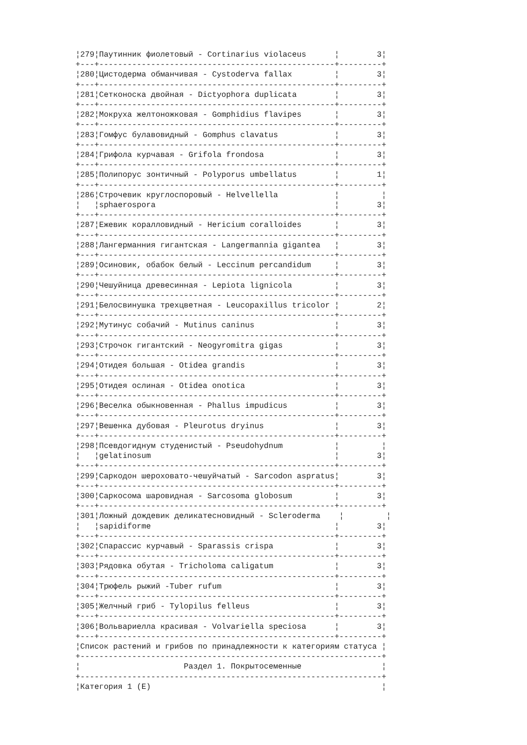¦279¦Паутинник фиолетовый - Cortinarius violaceus      ¦        3¦
+---+--------------------------------------------------+---------+
¦280¦Цистодерма обманчивая - Cystoderva fallax         ¦        3¦
+---+--------------------------------------------------+---------+
¦281¦Сетконоска двойная - Dictyophora duplicata        ¦        3¦
+---+--------------------------------------------------+---------+
¦282¦Мокруха желтоножковая - Gomphidius flavipes       ¦        3¦
+---+--------------------------------------------------+---------+
¦283¦Гомфус булавовидный - Gomphus clavatus            ¦        3¦
+---+--------------------------------------------------+---------+
¦284¦Грифола курчавая - Grifola frondosa               ¦        3¦
+---+--------------------------------------------------+---------+
¦285¦Полипорус зонтичный - Polyporus umbellatus        ¦        1¦
+---+--------------------------------------------------+---------+
¦286¦Строчевик круглоспоровый - Helvellella            ¦         ¦
¦   ¦sphaerospora                                      ¦        3¦
+---+--------------------------------------------------+---------+
¦287¦Ежевик коралловидный - Hericium coralloides       ¦        3¦
+---+--------------------------------------------------+---------+
¦288¦Лангерманния гигантская - Langermannia gigantea   ¦        3¦
+---+--------------------------------------------------+---------+
¦289¦Осиновик, обабок белый - Leccinum percandidum     ¦        3¦
+---+--------------------------------------------------+---------+
¦290¦Чешуйница древесинная - Lepiota lignicola         ¦        3¦
+---+--------------------------------------------------+---------+
¦291¦Белосвинушка трехцветная - Leucopaxillus tricolor ¦        2¦
+---+--------------------------------------------------+---------+
¦292¦Мутинус собачий - Mutinus caninus                 ¦        3¦
+---+--------------------------------------------------+---------+
¦293¦Строчок гигантский - Neogyromitra gigas           ¦        3¦
+---+--------------------------------------------------+---------+
¦294¦Отидея большая - Otidea grandis                   ¦        3¦
+---+--------------------------------------------------+---------+
¦295¦Отидея ослиная - Otidea onotica                   ¦        3¦
+---+--------------------------------------------------+---------+
¦296¦Веселка обыкновенная - Phallus impudicus          ¦        3¦
+---+--------------------------------------------------+---------+
¦297¦Вешенка дубовая - Pleurotus dryinus               ¦        3¦
+---+--------------------------------------------------+---------+
¦298¦Псевдогиднум студенистый - Pseudohydnum           ¦         ¦
¦   ¦gelatinosum                                       ¦        3¦
+---+--------------------------------------------------+---------+
¦299¦Саркодон шероховато-чешуйчатый - Sarcodon aspratus¦        3¦
+---+--------------------------------------------------+---------+
¦300¦Саркосома шаровидная - Sarcosoma globosum         ¦        3¦
+---+--------------------------------------------------+---------+
¦301¦Ложный дождевик деликатесновидный - Scleroderma    ¦         ¦
¦   ¦sapidiforme                                       ¦        3¦
+---+--------------------------------------------------+---------+
¦302¦Спарассис курчавый - Sparassis crispa             ¦        3¦
+---+--------------------------------------------------+---------+
¦303¦Рядовка обутая - Tricholoma caligatum             ¦        3¦
+---+--------------------------------------------------+---------+
¦304¦Трюфель рыжий -Tuber rufum                        ¦        3¦
+---+--------------------------------------------------+---------+
¦305¦Желчный гриб - Tylopilus felleus                  ¦        3¦
+---+--------------------------------------------------+---------+
¦306¦Вольвариелла красивая - Volvariella speciosa      ¦        3¦
+---+--------------------------------------------------+---------+
¦Список растений и грибов по принадлежности к категориям статуса ¦
+----------------------------------------------------------------+
¦                      Раздел 1. Покрытосеменные                 ¦
+----------------------------------------------------------------+
¦Категория 1 (Е)                                                 ¦